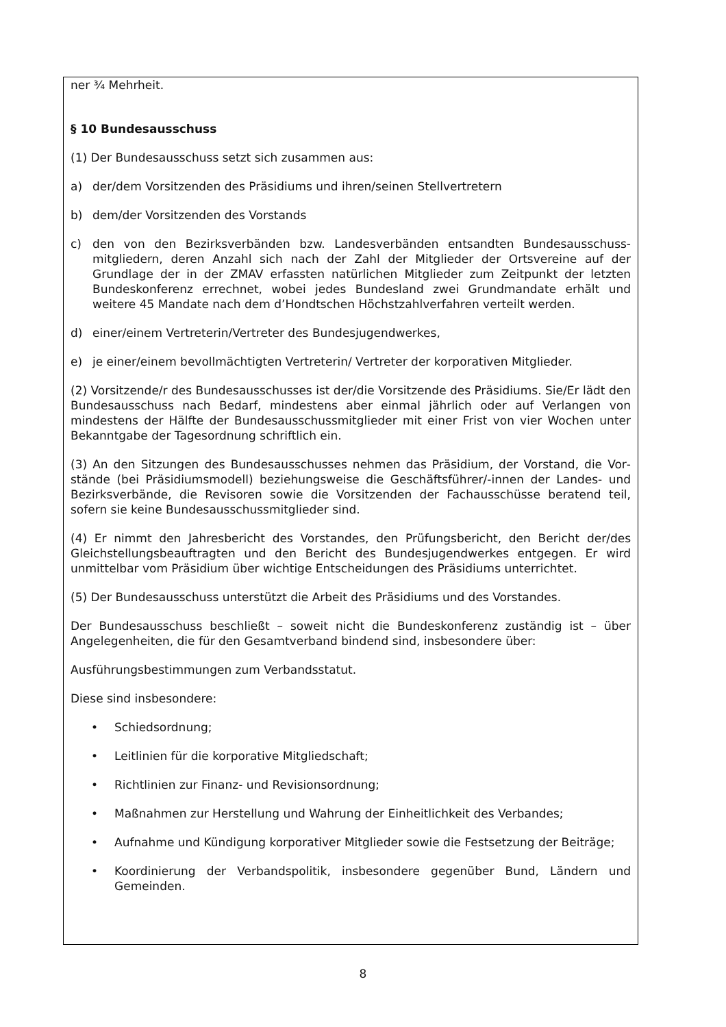ner ¾ Mehrheit.
§ 10 Bundesausschuss
(1) Der Bundesausschuss setzt sich zusammen aus:
a) der/dem Vorsitzenden des Präsidiums und ihren/seinen Stellvertretern
b) dem/der Vorsitzenden des Vorstands
c) den von den Bezirksverbänden bzw. Landesverbänden entsandten Bundesausschuss­mitgliedern, deren Anzahl sich nach der Zahl der Mitglieder der Ortsvereine auf der Grundlage der in der ZMAV erfassten natürlichen Mitglieder zum Zeitpunkt der letzten Bundeskonferenz errechnet, wobei jedes Bundesland zwei Grundmandate erhält und weitere 45 Mandate nach dem d’Hondtschen Höchstzahlverfahren verteilt werden.
d) einer/einem Vertreterin/Vertreter des Bundesjugendwerkes,
e) je einer/einem bevollmächtigten Vertreterin/ Vertreter der korporativen Mitglieder.
(2) Vorsitzende/r des Bundesausschusses ist der/die Vorsitzende des Präsidiums. Sie/Er lädt den Bundesausschuss nach Bedarf, mindestens aber einmal jährlich oder auf Verlangen von mindestens der Hälfte der Bundesausschussmitglieder mit einer Frist von vier Wochen unter Bekanntgabe der Tagesordnung schriftlich ein.
(3) An den Sitzungen des Bundesausschusses nehmen das Präsidium, der Vorstand, die Vor­stände (bei Präsidiumsmodell) beziehungsweise die Geschäftsführer/-innen der Landes- und Bezirksverbände, die Revisoren sowie die Vorsitzenden der Fachausschüsse beratend teil, sofern sie keine Bundesausschussmitglieder sind.
(4) Er nimmt den Jahresbericht des Vorstandes, den Prüfungsbericht, den Bericht der/des Gleichstellungsbeauftragten und den Bericht des Bundesjugendwerkes entgegen. Er wird unmittelbar vom Präsidium über wichtige Entscheidungen des Präsidiums unterrichtet.
(5) Der Bundesausschuss unterstützt die Arbeit des Präsidiums und des Vorstandes.
Der Bundesausschuss beschließt – soweit nicht die Bundeskonferenz zuständig ist – über Angelegenheiten, die für den Gesamtverband bindend sind, insbesondere über:
Ausführungsbestimmungen zum Verbandsstatut.
Diese sind insbesondere:
• Schiedsordnung;
• Leitlinien für die korporative Mitgliedschaft;
• Richtlinien zur Finanz- und Revisionsordnung;
• Maßnahmen zur Herstellung und Wahrung der Einheitlichkeit des Verbandes;
• Aufnahme und Kündigung korporativer Mitglieder sowie die Festsetzung der Beiträ­ge;
• Koordinierung der Verbandspolitik, insbesondere gegenüber Bund, Ländern und Gemeinden.
8